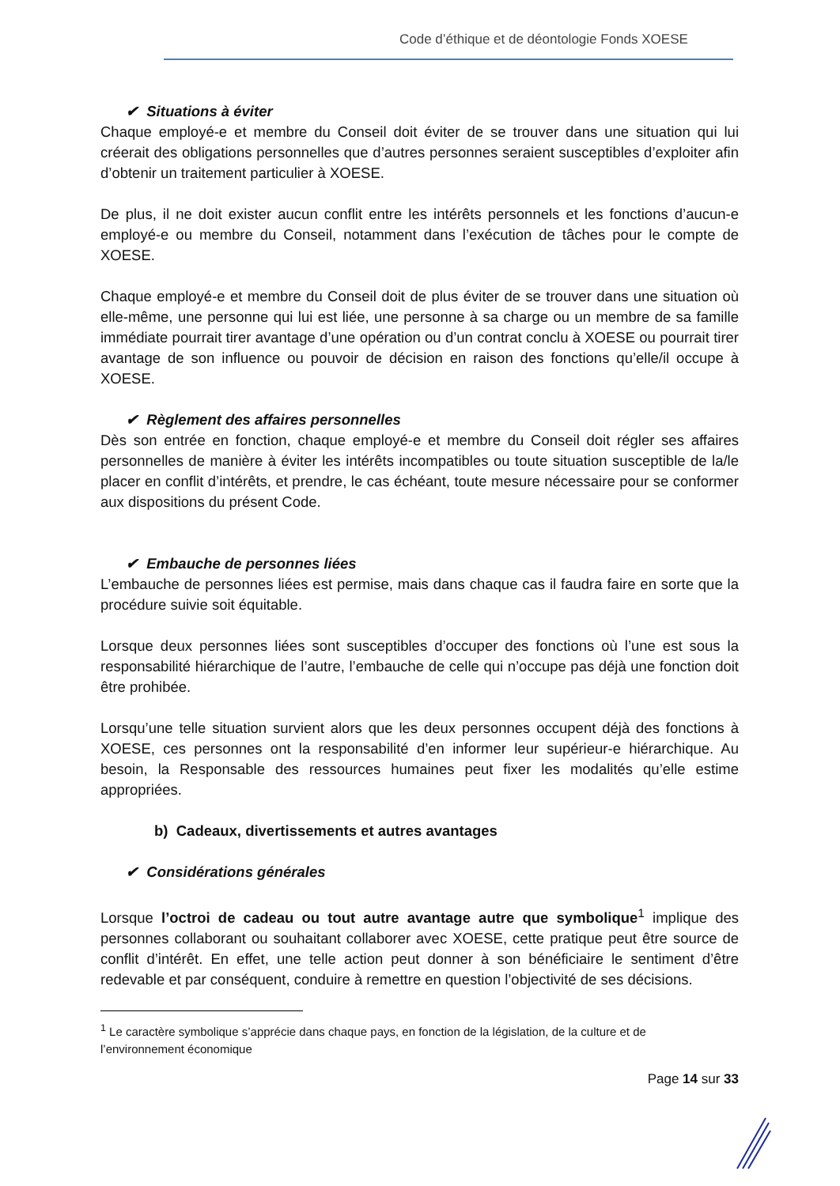Code d’éthique et de déontologie Fonds XOESE
✔ Situations à éviter
Chaque employé-e et membre du Conseil doit éviter de se trouver dans une situation qui lui créerait des obligations personnelles que d’autres personnes seraient susceptibles d’exploiter afin d’obtenir un traitement particulier à XOESE.
De plus, il ne doit exister aucun conflit entre les intérêts personnels et les fonctions d’aucun-e employé-e ou membre du Conseil, notamment dans l’exécution de tâches pour le compte de XOESE.
Chaque employé-e et membre du Conseil doit de plus éviter de se trouver dans une situation où elle-même, une personne qui lui est liée, une personne à sa charge ou un membre de sa famille immédiate pourrait tirer avantage d’une opération ou d’un contrat conclu à XOESE ou pourrait tirer avantage de son influence ou pouvoir de décision en raison des fonctions qu’elle/il occupe à XOESE.
✔ Règlement des affaires personnelles
Dès son entrée en fonction, chaque employé-e et membre du Conseil doit régler ses affaires personnelles de manière à éviter les intérêts incompatibles ou toute situation susceptible de la/le placer en conflit d’intérêts, et prendre, le cas échéant, toute mesure nécessaire pour se conformer aux dispositions du présent Code.
✔ Embauche de personnes liées
L’embauche de personnes liées est permise, mais dans chaque cas il faudra faire en sorte que la procédure suivie soit équitable.
Lorsque deux personnes liées sont susceptibles d’occuper des fonctions où l’une est sous la responsabilité hiérarchique de l’autre, l’embauche de celle qui n’occupe pas déjà une fonction doit être prohibée.
Lorsqu’une telle situation survient alors que les deux personnes occupent déjà des fonctions à XOESE, ces personnes ont la responsabilité d’en informer leur supérieur-e hiérarchique. Au besoin, la Responsable des ressources humaines peut fixer les modalités qu’elle estime appropriées.
b) Cadeaux, divertissements et autres avantages
✔ Considérations générales
Lorsque l’octroi de cadeau ou tout autre avantage autre que symbolique<sup>1</sup> implique des personnes collaborant ou souhaitant collaborer avec XOESE, cette pratique peut être source de conflit d’intérêt. En effet, une telle action peut donner à son bénéficiaire le sentiment d’être redevable et par conséquent, conduire à remettre en question l’objectivité de ses décisions.
<sup>1</sup> Le caractère symbolique s’apprécie dans chaque pays, en fonction de la législation, de la culture et de l’environnement économique
Page 14 sur 33